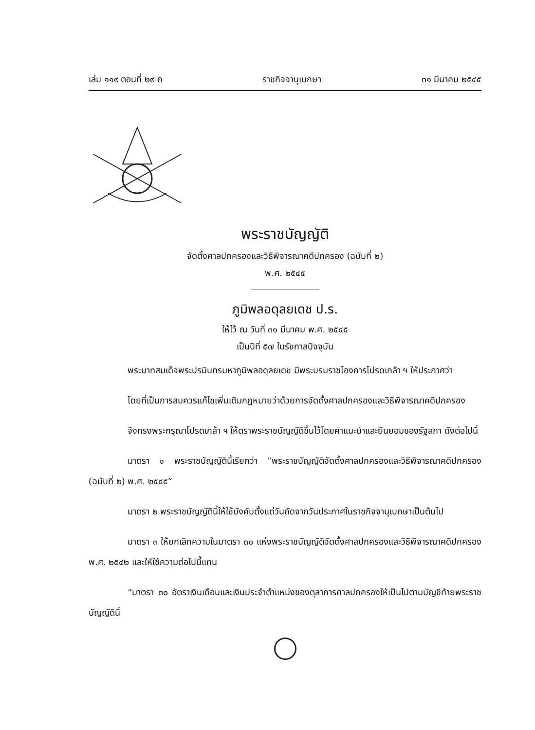เล่ม ๑๑๙ ตอนที่ ๒๙ ก ราชกิจจานุเบกษา ๓๑ มีนาคม ๒๕๔๕
พระราชบัญญัติ
จัดตั้งศาลปกครองและวิธีพิจารณาคดีปกครอง (ฉบับที่ ๒)
พ.ศ. ๒๕๔๕
ภูมิพลอดุลยเดช ป.ร.
ให้ไว้ ณ วันที่ ๓๑ มีนาคม พ.ศ. ๒๕๔๕
เป็นปีที่ ๕๗ ในรัชกาลปัจจุบัน
พระบาทสมเด็จพระปรมินทรมหาภูมิพลอดุลยเดช มีพระบรมราชโองการโปรดเกล้า ฯ ให้ประกาศว่า
โดยที่เป็นการสมควรแก้ไขเพิ่มเติมกฎหมายว่าด้วยการจัดตั้งศาลปกครองและวิธีพิจารณาคดีปกครอง
จึงทรงพระกรุณาโปรดเกล้า ฯ ให้ตราพระราชบัญญัติขึ้นไว้โดยคำแนะนำและยินยอมของรัฐสภา ดังต่อไปนี้
มาตรา ๑ พระราชบัญญัตินี้เรียกว่า “พระราชบัญญัติจัดตั้งศาลปกครองและวิธีพิจารณาคดีปกครอง (ฉบับที่ ๒) พ.ศ. ๒๕๔๕”
มาตรา ๒ พระราชบัญญัตินี้ให้ใช้บังคับตั้งแต่วันถัดจากวันประกาศในราชกิจจานุเบกษาเป็นต้นไป
มาตรา ๓ ให้ยกเลิกความในมาตรา ๓๐ แห่งพระราชบัญญัติจัดตั้งศาลปกครองและวิธีพิจารณาคดีปกครอง พ.ศ. ๒๕๔๒ และให้ใช้ความต่อไปนี้แทน
“มาตรา ๓๐ อัตราเงินเดือนและเงินประจำตำแหน่งของตุลาการศาลปกครองให้เป็นไปตามบัญชีท้ายพระราชบัญญัตินี้